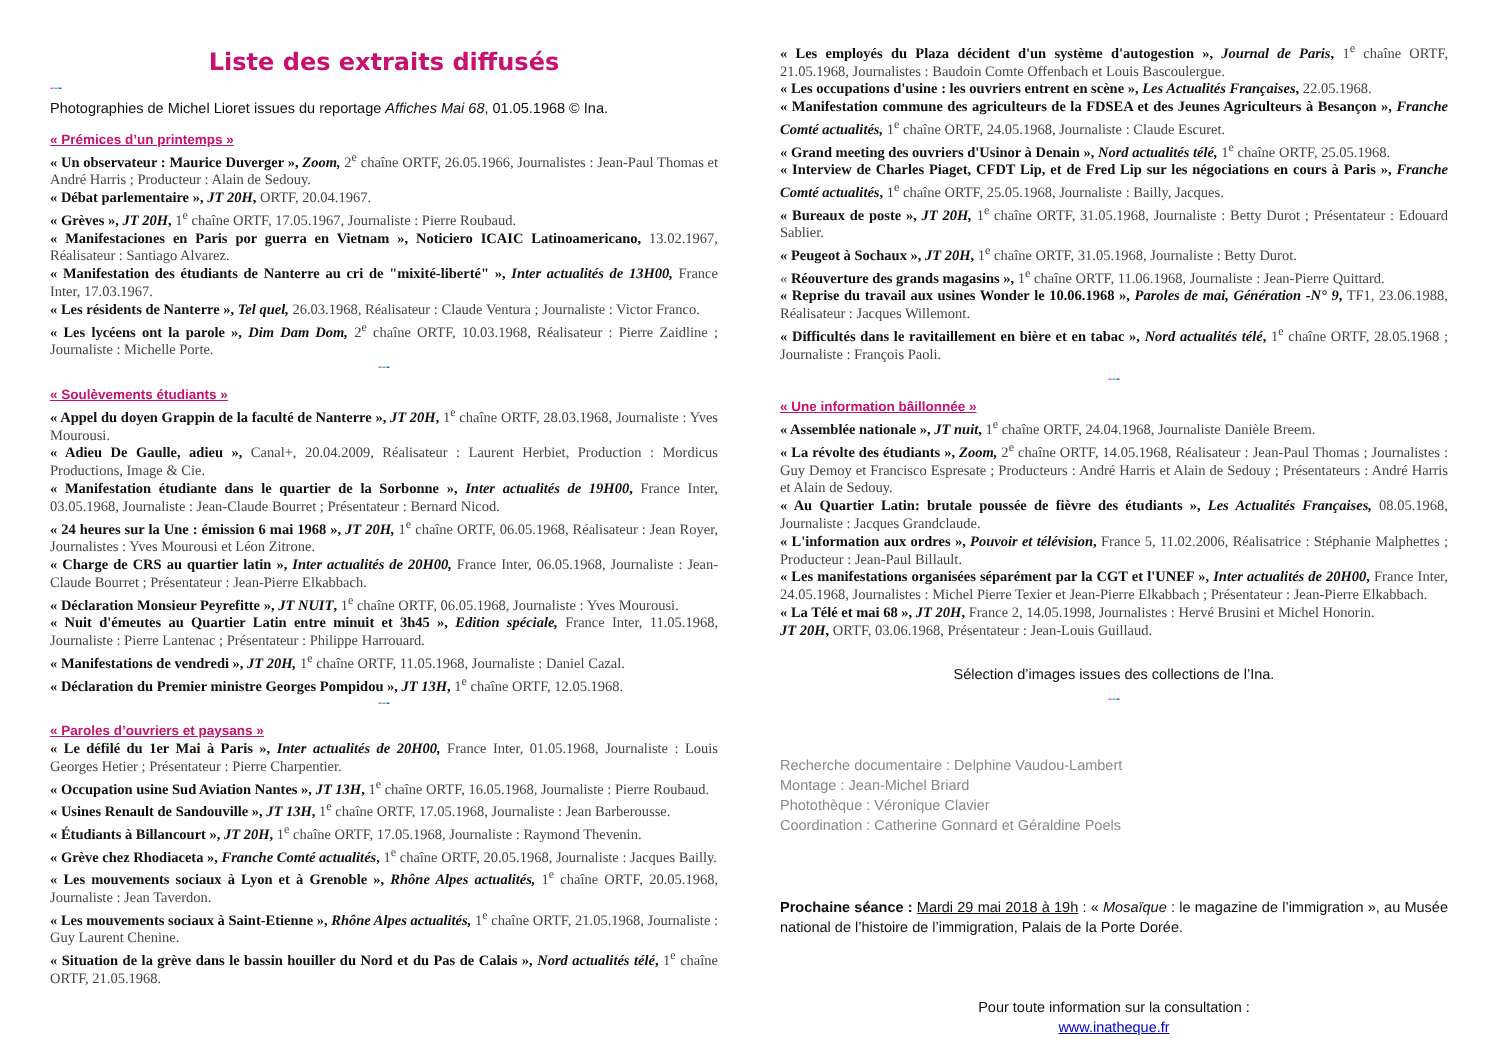Liste des extraits diffusés
---
Photographies de Michel Lioret issues du reportage Affiches Mai 68, 01.05.1968 © Ina.
« Prémices d’un printemps »
« Un observateur : Maurice Duverger », Zoom, 2<sup>e</sup> chaîne ORTF, 26.05.1966, Journalistes : Jean-Paul Thomas et André Harris ; Producteur : Alain de Sedouy.
« Débat parlementaire », JT 20H, ORTF, 20.04.1967.
« Grèves », JT 20H, 1<sup>e</sup> chaîne ORTF, 17.05.1967, Journaliste : Pierre Roubaud.
« Manifestaciones en Paris por guerra en Vietnam », Noticiero ICAIC Latinoamericano, 13.02.1967, Réalisateur : Santiago Alvarez.
« Manifestation des étudiants de Nanterre au cri de "mixité-liberté" », Inter actualités de 13H00, France Inter, 17.03.1967.
« Les résidents de Nanterre », Tel quel, 26.03.1968, Réalisateur : Claude Ventura ; Journaliste : Victor Franco.
« Les lycéens ont la parole », Dim Dam Dom, 2<sup>e</sup> chaîne ORTF, 10.03.1968, Réalisateur : Pierre Zaidline ; Journaliste : Michelle Porte.
---
« Soulèvements étudiants »
« Appel du doyen Grappin de la faculté de Nanterre », JT 20H, 1<sup>e</sup> chaîne ORTF, 28.03.1968, Journaliste : Yves Mourousi.
« Adieu De Gaulle, adieu », Canal+, 20.04.2009, Réalisateur : Laurent Herbiet, Production : Mordicus Productions, Image & Cie.
« Manifestation étudiante dans le quartier de la Sorbonne », Inter actualités de 19H00, France Inter, 03.05.1968, Journaliste : Jean-Claude Bourret ; Présentateur : Bernard Nicod.
« 24 heures sur la Une : émission 6 mai 1968 », JT 20H, 1<sup>e</sup> chaîne ORTF, 06.05.1968, Réalisateur : Jean Royer, Journalistes : Yves Mourousi et Léon Zitrone.
« Charge de CRS au quartier latin », Inter actualités de 20H00, France Inter, 06.05.1968, Journaliste : Jean-Claude Bourret ; Présentateur : Jean-Pierre Elkabbach.
« Déclaration Monsieur Peyrefitte », JT NUIT, 1<sup>e</sup> chaîne ORTF, 06.05.1968, Journaliste : Yves Mourousi.
« Nuit d'émeutes au Quartier Latin entre minuit et 3h45 », Edition spéciale, France Inter, 11.05.1968, Journaliste : Pierre Lantenac ; Présentateur : Philippe Harrouard.
« Manifestations de vendredi », JT 20H, 1<sup>e</sup> chaîne ORTF, 11.05.1968, Journaliste : Daniel Cazal.
« Déclaration du Premier ministre Georges Pompidou », JT 13H, 1<sup>e</sup> chaîne ORTF, 12.05.1968.
---
« Paroles d’ouvriers et paysans »
« Le défilé du 1er Mai à Paris », Inter actualités de 20H00, France Inter, 01.05.1968, Journaliste : Louis Georges Hetier ; Présentateur : Pierre Charpentier.
« Occupation usine Sud Aviation Nantes », JT 13H, 1<sup>e</sup> chaîne ORTF, 16.05.1968, Journaliste : Pierre Roubaud.
« Usines Renault de Sandouville », JT 13H, 1<sup>e</sup> chaîne ORTF, 17.05.1968, Journaliste : Jean Barberousse.
« Étudiants à Billancourt », JT 20H, 1<sup>e</sup> chaîne ORTF, 17.05.1968, Journaliste : Raymond Thevenin.
« Grève chez Rhodiaceta », Franche Comté actualités, 1<sup>e</sup> chaîne ORTF, 20.05.1968, Journaliste : Jacques Bailly.
« Les mouvements sociaux à Lyon et à Grenoble », Rhône Alpes actualités, 1<sup>e</sup> chaîne ORTF, 20.05.1968, Journaliste : Jean Taverdon.
« Les mouvements sociaux à Saint-Etienne », Rhône Alpes actualités, 1<sup>e</sup> chaîne ORTF, 21.05.1968, Journaliste : Guy Laurent Chenine.
« Situation de la grève dans le bassin houiller du Nord et du Pas de Calais », Nord actualités télé, 1<sup>e</sup> chaîne ORTF, 21.05.1968.
« Les employés du Plaza décident d'un système d'autogestion », Journal de Paris, 1<sup>e</sup> chaîne ORTF, 21.05.1968, Journalistes : Baudoin Comte Offenbach et Louis Bascoulergue.
« Les occupations d'usine : les ouvriers entrent en scène », Les Actualités Françaises, 22.05.1968.
« Manifestation commune des agriculteurs de la FDSEA et des Jeunes Agriculteurs à Besançon », Franche Comté actualités, 1<sup>e</sup> chaîne ORTF, 24.05.1968, Journaliste : Claude Escuret.
« Grand meeting des ouvriers d'Usinor à Denain », Nord actualités télé, 1<sup>e</sup> chaîne ORTF, 25.05.1968.
« Interview de Charles Piaget, CFDT Lip, et de Fred Lip sur les négociations en cours à Paris », Franche Comté actualités, 1<sup>e</sup> chaîne ORTF, 25.05.1968, Journaliste : Bailly, Jacques.
« Bureaux de poste », JT 20H, 1<sup>e</sup> chaîne ORTF, 31.05.1968, Journaliste : Betty Durot ; Présentateur : Edouard Sablier.
« Peugeot à Sochaux », JT 20H, 1<sup>e</sup> chaîne ORTF, 31.05.1968, Journaliste : Betty Durot.
« Réouverture des grands magasins », 1<sup>e</sup> chaîne ORTF, 11.06.1968, Journaliste : Jean-Pierre Quittard.
« Reprise du travail aux usines Wonder le 10.06.1968 », Paroles de mai, Génération -N° 9, TF1, 23.06.1988, Réalisateur : Jacques Willemont.
« Difficultés dans le ravitaillement en bière et en tabac », Nord actualités télé, 1<sup>e</sup> chaîne ORTF, 28.05.1968 ; Journaliste : François Paoli.
---
« Une information bâillonnée »
« Assemblée nationale », JT nuit, 1<sup>e</sup> chaîne ORTF, 24.04.1968, Journaliste Danièle Breem.
« La révolte des étudiants », Zoom, 2<sup>e</sup> chaîne ORTF, 14.05.1968, Réalisateur : Jean-Paul Thomas ; Journalistes : Guy Demoy et Francisco Espresate ; Producteurs : André Harris et Alain de Sedouy ; Présentateurs : André Harris et Alain de Sedouy.
« Au Quartier Latin: brutale poussée de fièvre des étudiants », Les Actualités Françaises, 08.05.1968, Journaliste : Jacques Grandclaude.
« L'information aux ordres », Pouvoir et télévision, France 5, 11.02.2006, Réalisatrice : Stéphanie Malphettes ; Producteur : Jean-Paul Billault.
« Les manifestations organisées séparément par la CGT et l'UNEF », Inter actualités de 20H00, France Inter, 24.05.1968, Journalistes : Michel Pierre Texier et Jean-Pierre Elkabbach ; Présentateur : Jean-Pierre Elkabbach.
« La Télé et mai 68 », JT 20H, France 2, 14.05.1998, Journalistes : Hervé Brusini et Michel Honorin.
JT 20H, ORTF, 03.06.1968, Présentateur : Jean-Louis Guillaud.
Sélection d’images issues des collections de l’Ina.
---
Recherche documentaire : Delphine Vaudou-Lambert
Montage : Jean-Michel Briard
Photothèque : Véronique Clavier
Coordination : Catherine Gonnard et Géraldine Poels
Prochaine séance : Mardi 29 mai 2018 à 19h : « Mosaïque : le magazine de l’immigration », au Musée national de l’histoire de l’immigration, Palais de la Porte Dorée.
Pour toute information sur la consultation :
www.inatheque.fr